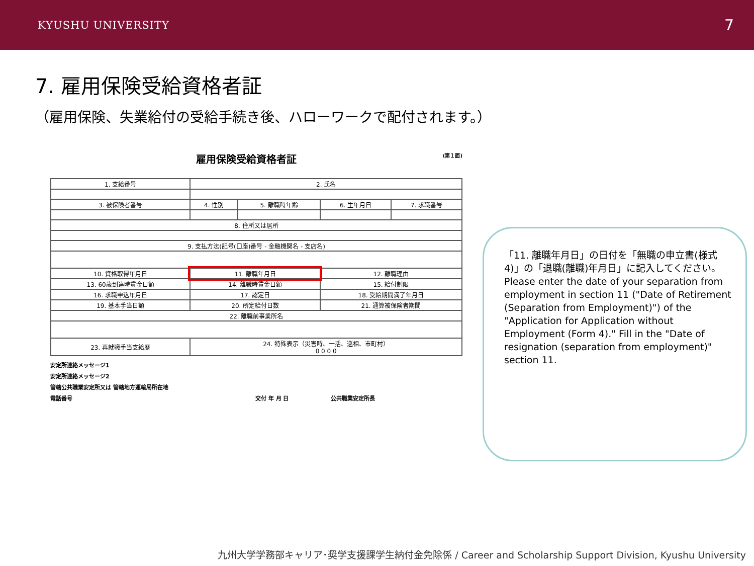KYUSHU UNIVERSITY 7
7. 雇用保険受給資格者証
（雇用保険、失業給付の受給手続き後、ハローワークで配付されます。）
雇用保険受給資格者証 (第１面)
| 1. 支給番号 | 2. 氏名 | | | |
| 3. 被保険者番号 | 4. 性別 | 5. 離職時年齢 | 6. 生年月日 | 7. 求職番号 |
| 8. 住所又は居所 | | | | |
| 9. 支払方法(記号(口座)番号 - 金融機関名 - 支店名) | | | | |
| 10. 資格取得年月日 | 11. 離職年月日 | | 12. 離職理由 | |
| 13. 60歳到達時賃金日額 | 14. 離職時賃金日額 | | 15. 給付制限 | |
| 16. 求職申込年月日 | 17. 認定日 | | 18. 受給期間満了年月日 | |
| 19. 基本手当日額 | 20. 所定給付日数 | | 21. 通算被保険者期間 | |
| 22. 離職前事業所名 | | | | |
| 23. 再就職手当支給歴 | 24. 特殊表示（災害時、一括、巡相、市町村） 0 0 0 0 | | | |
安定所連絡メッセージ1
安定所連絡メッセージ2
管轄公共職業安定所又は 管轄地方運輸局所在地
電話番号 交付 年 月 日 公共職業安定所長
「11. 離職年月日」の日付を「無職の申立書(様式4)」の「退職(離職)年月日」に記入してください。
Please enter the date of your separation from employment in section 11 ("Date of Retirement (Separation from Employment)") of the "Application for Application without Employment (Form 4)." Fill in the "Date of resignation (separation from employment)" section 11.
九州大学学務部キャリア･奨学支援課学生納付金免除係 / Career and Scholarship Support Division, Kyushu University